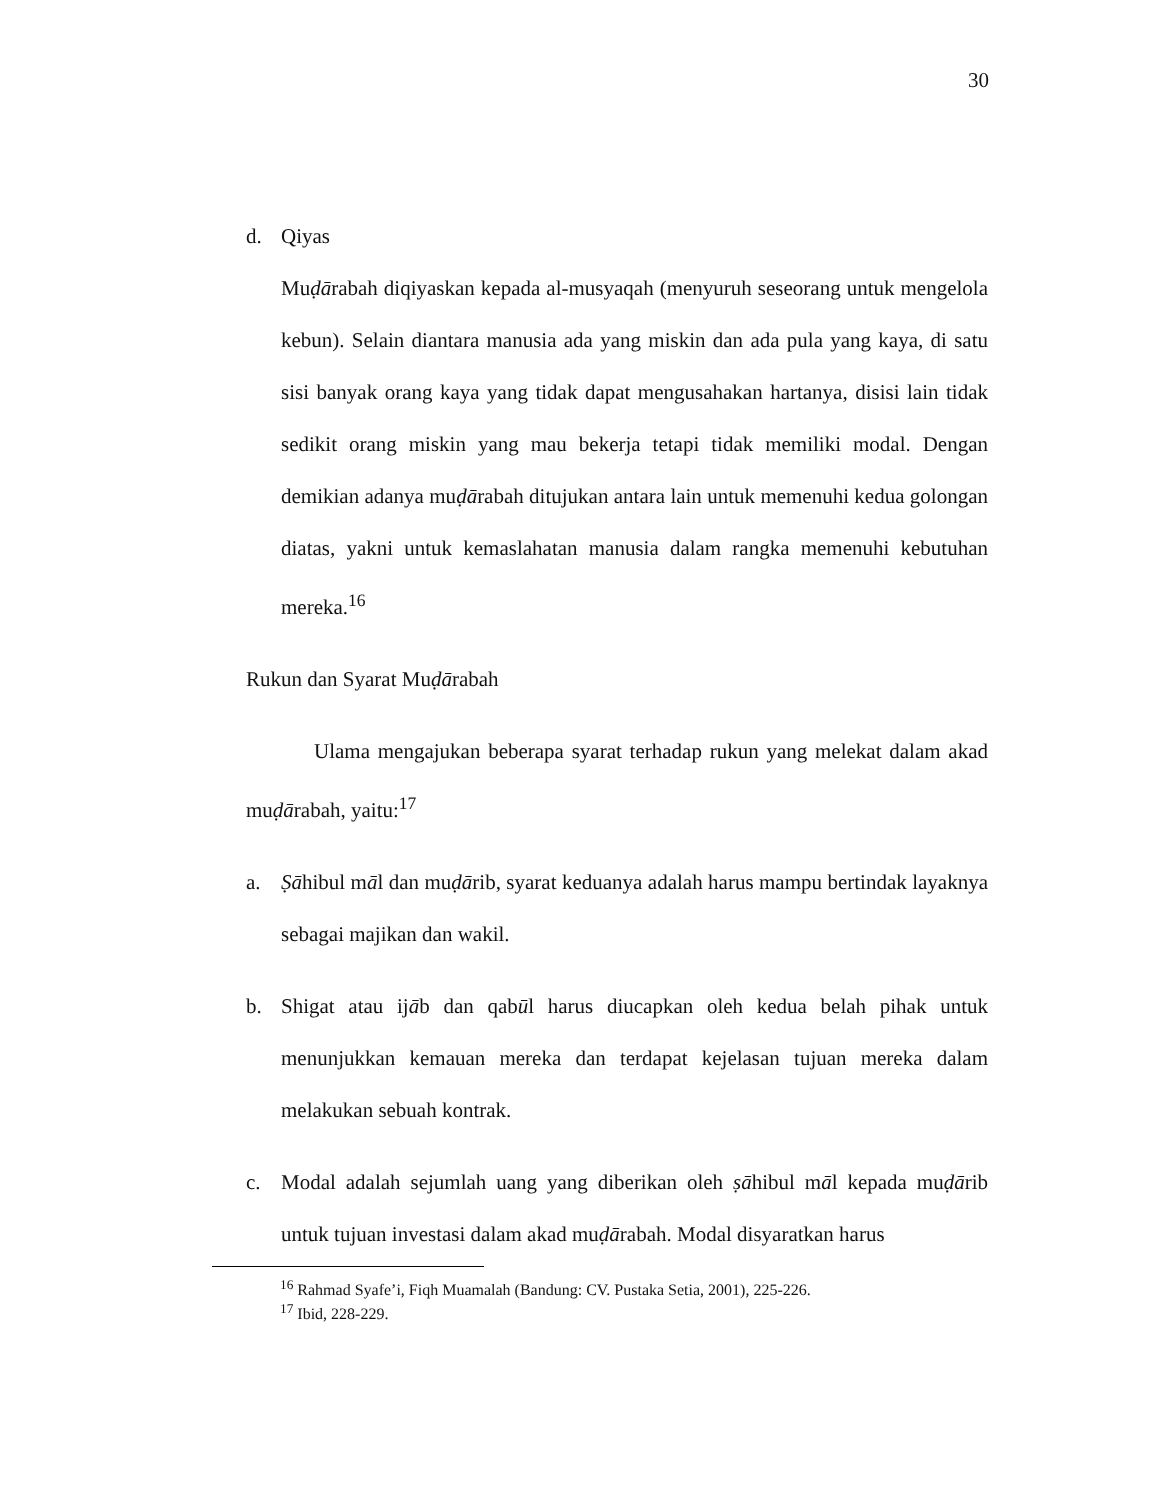30
d. Qiyas
Muḍārabah diqiyaskan kepada al-musyaqah (menyuruh seseorang untuk mengelola kebun). Selain diantara manusia ada yang miskin dan ada pula yang kaya, di satu sisi banyak orang kaya yang tidak dapat mengusahakan hartanya, disisi lain tidak sedikit orang miskin yang mau bekerja tetapi tidak memiliki modal. Dengan demikian adanya muḍārabah ditujukan antara lain untuk memenuhi kedua golongan diatas, yakni untuk kemaslahatan manusia dalam rangka memenuhi kebutuhan mereka.<sup>16</sup>
Rukun dan Syarat Muḍārabah
Ulama mengajukan beberapa syarat terhadap rukun yang melekat dalam akad muḍārabah, yaitu:<sup>17</sup>
a. Ṣāhibul māl dan muḍārib, syarat keduanya adalah harus mampu bertindak layaknya sebagai majikan dan wakil.
b. Shigat atau ijāb dan qabūl harus diucapkan oleh kedua belah pihak untuk menunjukkan kemauan mereka dan terdapat kejelasan tujuan mereka dalam melakukan sebuah kontrak.
c. Modal adalah sejumlah uang yang diberikan oleh ṣāhibul māl kepada muḍārib untuk tujuan investasi dalam akad muḍārabah. Modal disyaratkan harus
<sup>16</sup> Rahmad Syafe’i, Fiqh Muamalah (Bandung: CV. Pustaka Setia, 2001), 225-226.
<sup>17</sup> Ibid, 228-229.